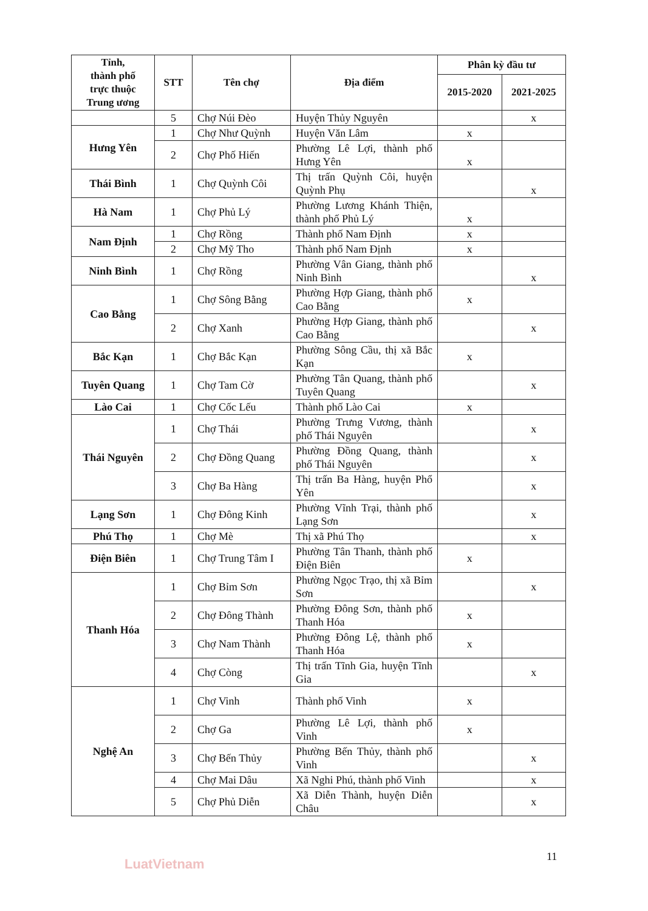| Tỉnh, thành phố trực thuộc Trung ương | STT | Tên chợ | Địa điểm | Phân kỳ đầu tư | |
| --- | --- | --- | --- | --- | --- |
| | | | | 2015-2020 | 2021-2025 |
| | 5 | Chợ Núi Đèo | Huyện Thủy Nguyên | | x |
| Hưng Yên | 1 | Chợ Như Quỳnh | Huyện Văn Lâm | x | |
| | 2 | Chợ Phố Hiến | Phường Lê Lợi, thành phố Hưng Yên | x | |
| Thái Bình | 1 | Chợ Quỳnh Côi | Thị trấn Quỳnh Côi, huyện Quỳnh Phụ | | x |
| Hà Nam | 1 | Chợ Phủ Lý | Phường Lương Khánh Thiện, thành phố Phủ Lý | x | |
| Nam Định | 1 | Chợ Rồng | Thành phố Nam Định | x | |
| | 2 | Chợ Mỹ Tho | Thành phố Nam Định | x | |
| Ninh Bình | 1 | Chợ Rồng | Phường Vân Giang, thành phố Ninh Bình | | x |
| Cao Bằng | 1 | Chợ Sông Bằng | Phường Hợp Giang, thành phố Cao Bằng | x | |
| | 2 | Chợ Xanh | Phường Hợp Giang, thành phố Cao Bằng | | x |
| Bắc Kạn | 1 | Chợ Bắc Kạn | Phường Sông Cầu, thị xã Bắc Kạn | x | |
| Tuyên Quang | 1 | Chợ Tam Cờ | Phường Tân Quang, thành phố Tuyên Quang | | x |
| Lào Cai | 1 | Chợ Cốc Lếu | Thành phố Lào Cai | x | |
| Thái Nguyên | 1 | Chợ Thái | Phường Trưng Vương, thành phố Thái Nguyên | | x |
| | 2 | Chợ Đồng Quang | Phường Đồng Quang, thành phố Thái Nguyên | | x |
| | 3 | Chợ Ba Hàng | Thị trấn Ba Hàng, huyện Phổ Yên | | x |
| Lạng Sơn | 1 | Chợ Đông Kinh | Phường Vĩnh Trại, thành phố Lạng Sơn | | x |
| Phú Thọ | 1 | Chợ Mè | Thị xã Phú Thọ | | x |
| Điện Biên | 1 | Chợ Trung Tâm I | Phường Tân Thanh, thành phố Điện Biên | x | |
| Thanh Hóa | 1 | Chợ Bỉm Sơn | Phường Ngọc Trạo, thị xã Bỉm Sơn | | x |
| | 2 | Chợ Đông Thành | Phường Đông Sơn, thành phố Thanh Hóa | x | |
| | 3 | Chợ Nam Thành | Phường Đông Lệ, thành phố Thanh Hóa | x | |
| | 4 | Chợ Còng | Thị trấn Tĩnh Gia, huyện Tĩnh Gia | | x |
| Nghệ An | 1 | Chợ Vinh | Thành phố Vinh | x | |
| | 2 | Chợ Ga | Phường Lê Lợi, thành phố Vinh | x | |
| | 3 | Chợ Bến Thủy | Phường Bến Thủy, thành phố Vinh | | x |
| | 4 | Chợ Mai Dâu | Xã Nghi Phú, thành phố Vinh | | x |
| | 5 | Chợ Phủ Diễn | Xã Diễn Thành, huyện Diễn Châu | | x |
11
LuatVietnam